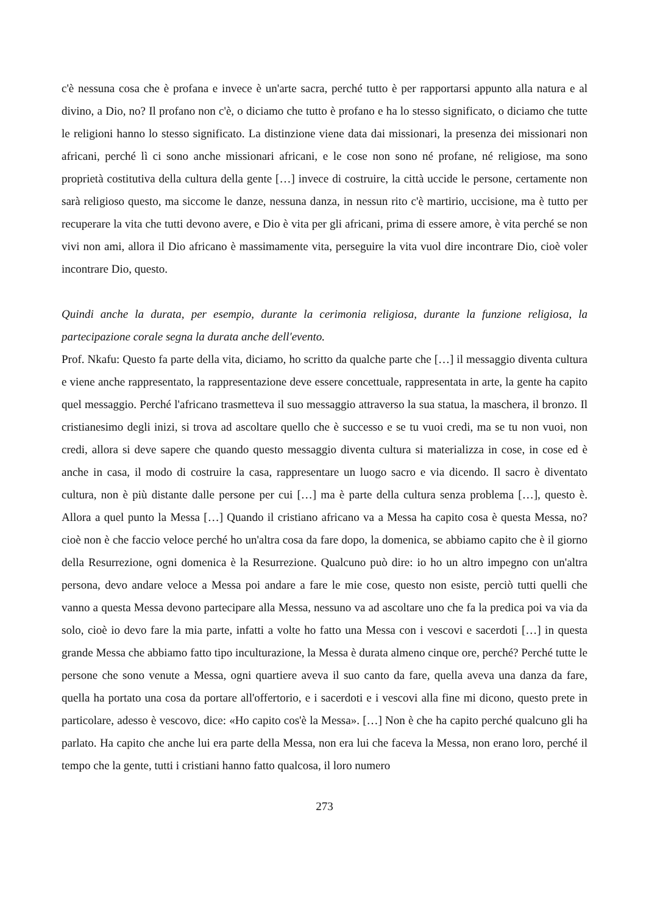c'è nessuna cosa che è profana e invece è un'arte sacra, perché tutto è per rapportarsi appunto alla natura e al divino, a Dio, no? Il profano non c'è, o diciamo che tutto è profano e ha lo stesso significato, o diciamo che tutte le religioni hanno lo stesso significato. La distinzione viene data dai missionari, la presenza dei missionari non africani, perché lì ci sono anche missionari africani, e le cose non sono né profane, né religiose, ma sono proprietà costitutiva della cultura della gente […] invece di costruire, la città uccide le persone, certamente non sarà religioso questo, ma siccome le danze, nessuna danza, in nessun rito c'è martirio, uccisione, ma è tutto per recuperare la vita che tutti devono avere, e Dio è vita per gli africani, prima di essere amore, è vita perché se non vivi non ami, allora il Dio africano è massimamente vita, perseguire la vita vuol dire incontrare Dio, cioè voler incontrare Dio, questo.
Quindi anche la durata, per esempio, durante la cerimonia religiosa, durante la funzione religiosa, la partecipazione corale segna la durata anche dell'evento.
Prof. Nkafu: Questo fa parte della vita, diciamo, ho scritto da qualche parte che […] il messaggio diventa cultura e viene anche rappresentato, la rappresentazione deve essere concettuale, rappresentata in arte, la gente ha capito quel messaggio. Perché l'africano trasmetteva il suo messaggio attraverso la sua statua, la maschera, il bronzo. Il cristianesimo degli inizi, si trova ad ascoltare quello che è successo e se tu vuoi credi, ma se tu non vuoi, non credi, allora si deve sapere che quando questo messaggio diventa cultura si materializza in cose, in cose ed è anche in casa, il modo di costruire la casa, rappresentare un luogo sacro e via dicendo. Il sacro è diventato cultura, non è più distante dalle persone per cui […] ma è parte della cultura senza problema […], questo è. Allora a quel punto la Messa […] Quando il cristiano africano va a Messa ha capito cosa è questa Messa, no? cioè non è che faccio veloce perché ho un'altra cosa da fare dopo, la domenica, se abbiamo capito che è il giorno della Resurrezione, ogni domenica è la Resurrezione. Qualcuno può dire: io ho un altro impegno con un'altra persona, devo andare veloce a Messa poi andare a fare le mie cose, questo non esiste, perciò tutti quelli che vanno a questa Messa devono partecipare alla Messa, nessuno va ad ascoltare uno che fa la predica poi va via da solo, cioè io devo fare la mia parte, infatti a volte ho fatto una Messa con i vescovi e sacerdoti […] in questa grande Messa che abbiamo fatto tipo inculturazione, la Messa è durata almeno cinque ore, perché? Perché tutte le persone che sono venute a Messa, ogni quartiere aveva il suo canto da fare, quella aveva una danza da fare, quella ha portato una cosa da portare all'offertorio, e i sacerdoti e i vescovi alla fine mi dicono, questo prete in particolare, adesso è vescovo, dice: «Ho capito cos'è la Messa». […] Non è che ha capito perché qualcuno gli ha parlato. Ha capito che anche lui era parte della Messa, non era lui che faceva la Messa, non erano loro, perché il tempo che la gente, tutti i cristiani hanno fatto qualcosa, il loro numero
273